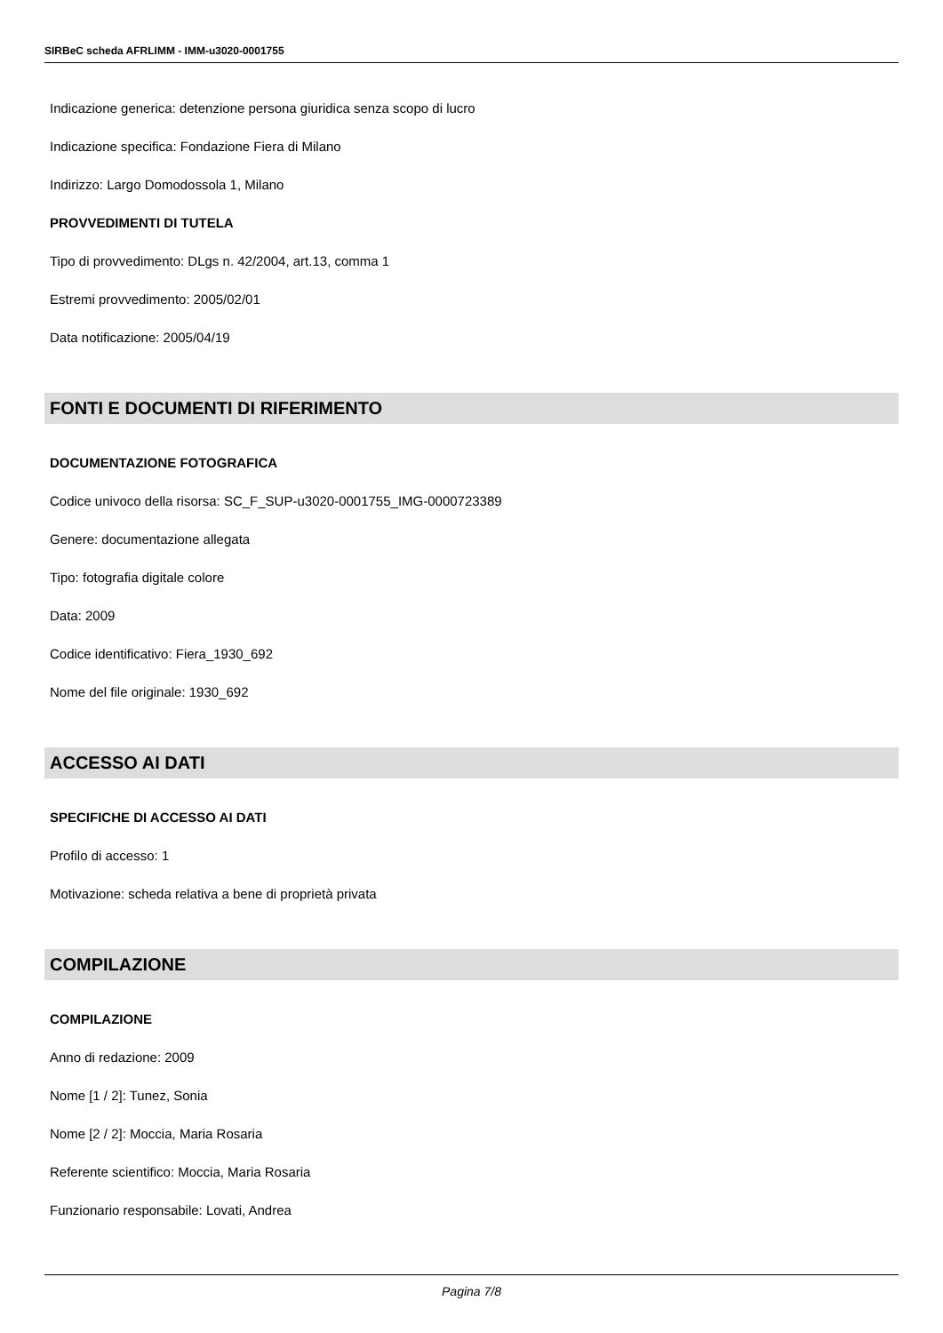SIRBeC scheda AFRLIMM - IMM-u3020-0001755
Indicazione generica: detenzione persona giuridica senza scopo di lucro
Indicazione specifica: Fondazione Fiera di Milano
Indirizzo: Largo Domodossola 1, Milano
PROVVEDIMENTI DI TUTELA
Tipo di provvedimento: DLgs n. 42/2004, art.13, comma 1
Estremi provvedimento: 2005/02/01
Data notificazione: 2005/04/19
FONTI E DOCUMENTI DI RIFERIMENTO
DOCUMENTAZIONE FOTOGRAFICA
Codice univoco della risorsa: SC_F_SUP-u3020-0001755_IMG-0000723389
Genere: documentazione allegata
Tipo: fotografia digitale colore
Data: 2009
Codice identificativo: Fiera_1930_692
Nome del file originale: 1930_692
ACCESSO AI DATI
SPECIFICHE DI ACCESSO AI DATI
Profilo di accesso: 1
Motivazione: scheda relativa a bene di proprietà privata
COMPILAZIONE
COMPILAZIONE
Anno di redazione: 2009
Nome [1 / 2]: Tunez, Sonia
Nome [2 / 2]: Moccia, Maria Rosaria
Referente scientifico: Moccia, Maria Rosaria
Funzionario responsabile: Lovati, Andrea
Pagina 7/8